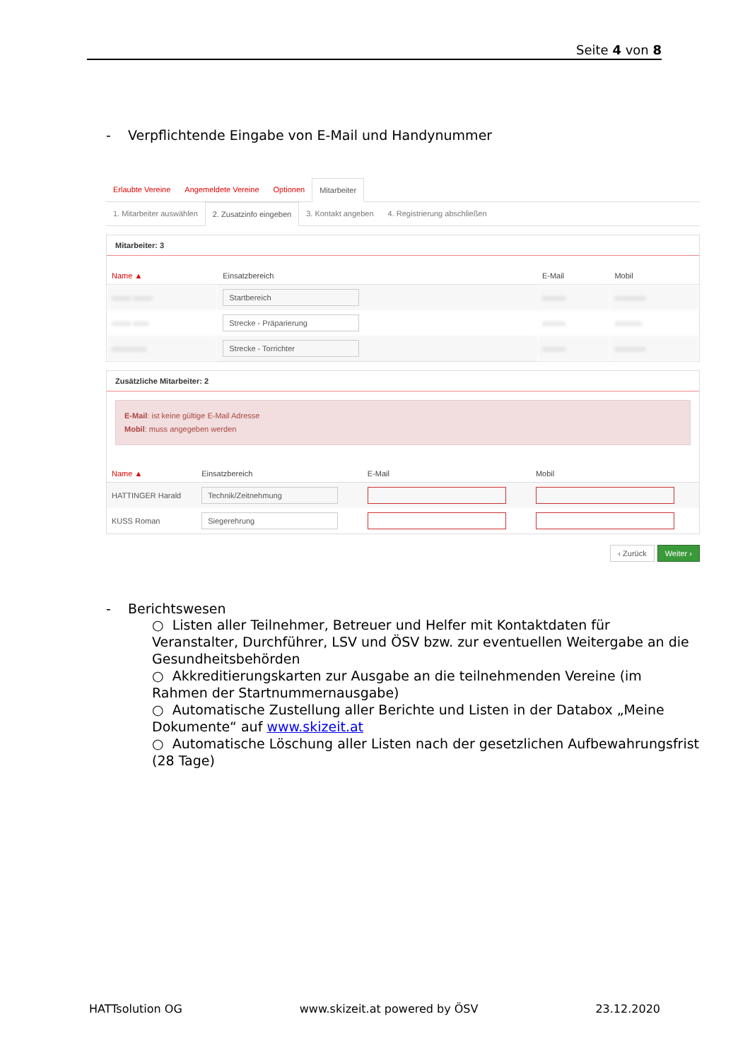Seite 4 von 8
- Verpflichtende Eingabe von E-Mail und Handynummer
Erlaubte Vereine Angemeldete Vereine Optionen Mitarbeiter
1. Mitarbeiter auswählen 2. Zusatzinfo eingeben 3. Kontakt angeben 4. Registrierung abschließen
Mitarbeiter: 3
| Name ▲ | Einsatzbereich | E-Mail | Mobil |
| --- | --- | --- | --- |
| xxxxx xxxxx | Startbereich | xxxxxx | xxxxxxxx |
| xxxxx xxxx | Strecke - Präparierung | xxxxxx | xxxxxxx |
| xxxxxxxxx | Strecke - Torrichter | xxxxxx | xxxxxxxx |
Zusätzliche Mitarbeiter: 2
E-Mail: ist keine gültige E-Mail Adresse
Mobil: muss angegeben werden
| Name ▲ | Einsatzbereich | E-Mail | Mobil |
| --- | --- | --- | --- |
| HATTINGER Harald | Technik/Zeitnehmung | | |
| KUSS Roman | Siegerehrung | | |
‹ Zurück Weiter ›
- Berichtswesen
○ Listen aller Teilnehmer, Betreuer und Helfer mit Kontaktdaten für Veranstalter, Durchführer, LSV und ÖSV bzw. zur eventuellen Weitergabe an die Gesundheitsbehörden
○ Akkreditierungskarten zur Ausgabe an die teilnehmenden Vereine (im Rahmen der Startnummernausgabe)
○ Automatische Zustellung aller Berichte und Listen in der Databox „Meine Dokumente“ auf www.skizeit.at
○ Automatische Löschung aller Listen nach der gesetzlichen Aufbewahrungsfrist (28 Tage)
HATTsolution OG www.skizeit.at powered by ÖSV 23.12.2020